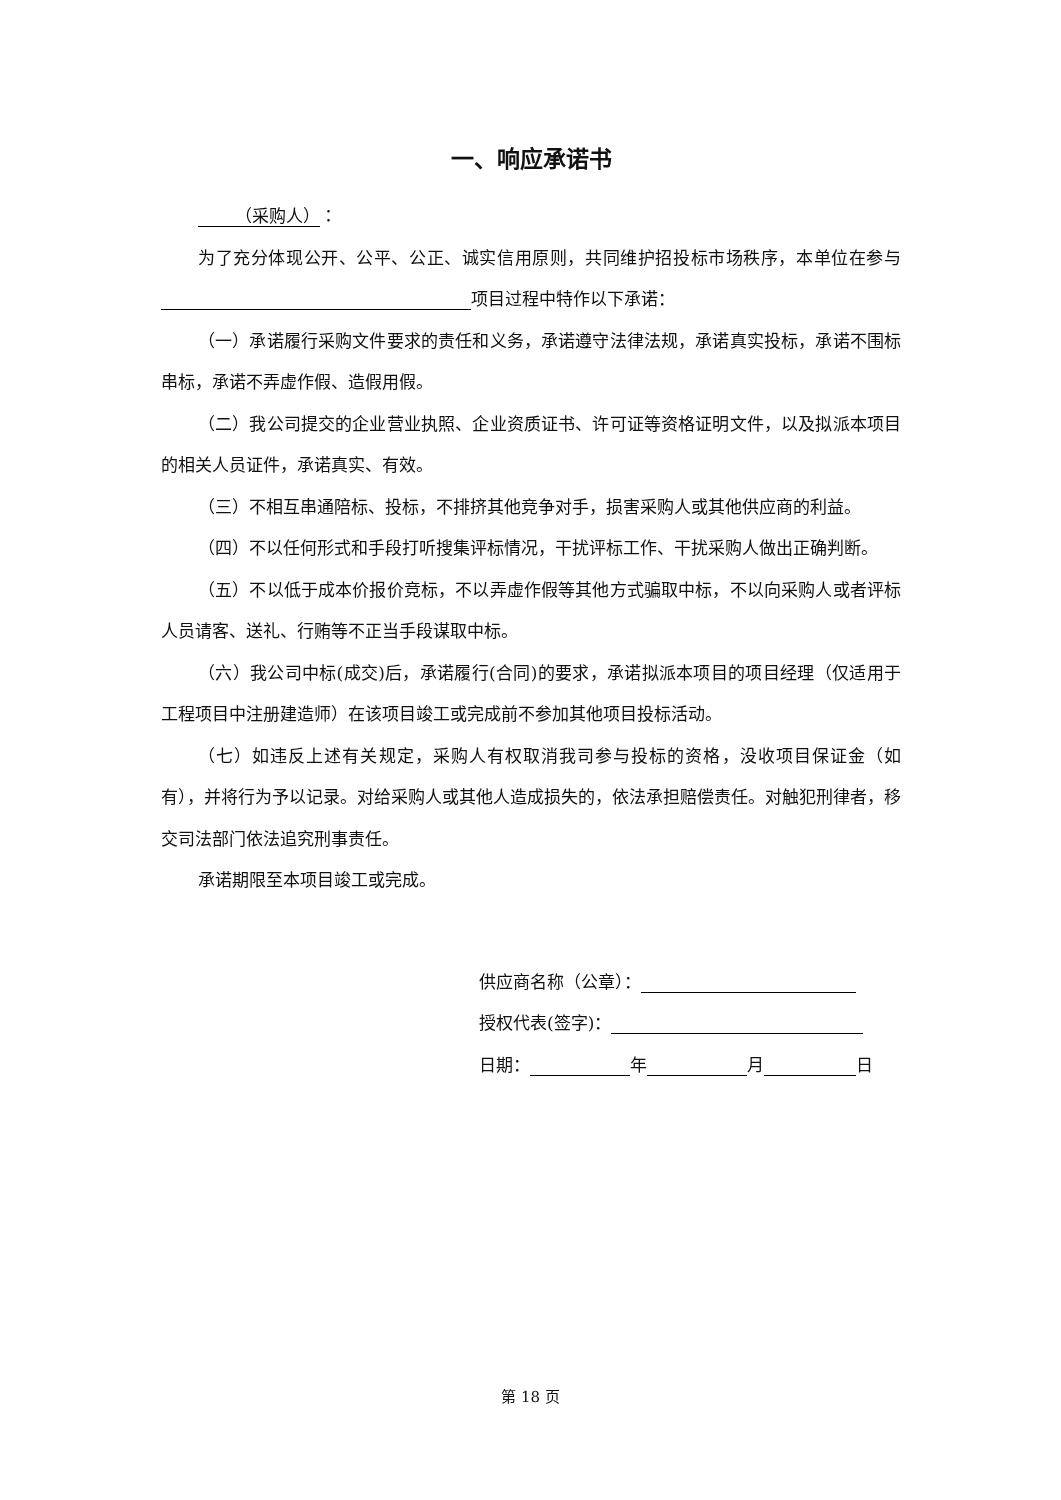一、响应承诺书
（采购人）：
为了充分体现公开、公平、公正、诚实信用原则，共同维护招投标市场秩序，本单位在参与 项目过程中特作以下承诺：
（一）承诺履行采购文件要求的责任和义务，承诺遵守法律法规，承诺真实投标，承诺不围标串标，承诺不弄虚作假、造假用假。
（二）我公司提交的企业营业执照、企业资质证书、许可证等资格证明文件，以及拟派本项目的相关人员证件，承诺真实、有效。
（三）不相互串通陪标、投标，不排挤其他竞争对手，损害采购人或其他供应商的利益。
（四）不以任何形式和手段打听搜集评标情况，干扰评标工作、干扰采购人做出正确判断。
（五）不以低于成本价报价竞标，不以弄虚作假等其他方式骗取中标，不以向采购人或者评标人员请客、送礼、行贿等不正当手段谋取中标。
（六）我公司中标(成交)后，承诺履行(合同)的要求，承诺拟派本项目的项目经理（仅适用于工程项目中注册建造师）在该项目竣工或完成前不参加其他项目投标活动。
（七）如违反上述有关规定，采购人有权取消我司参与投标的资格，没收项目保证金（如有），并将行为予以记录。对给采购人或其他人造成损失的，依法承担赔偿责任。对触犯刑律者，移交司法部门依法追究刑事责任。
承诺期限至本项目竣工或完成。
供应商名称（公章）：
授权代表(签字)：
日期： 年 月 日
第 18 页